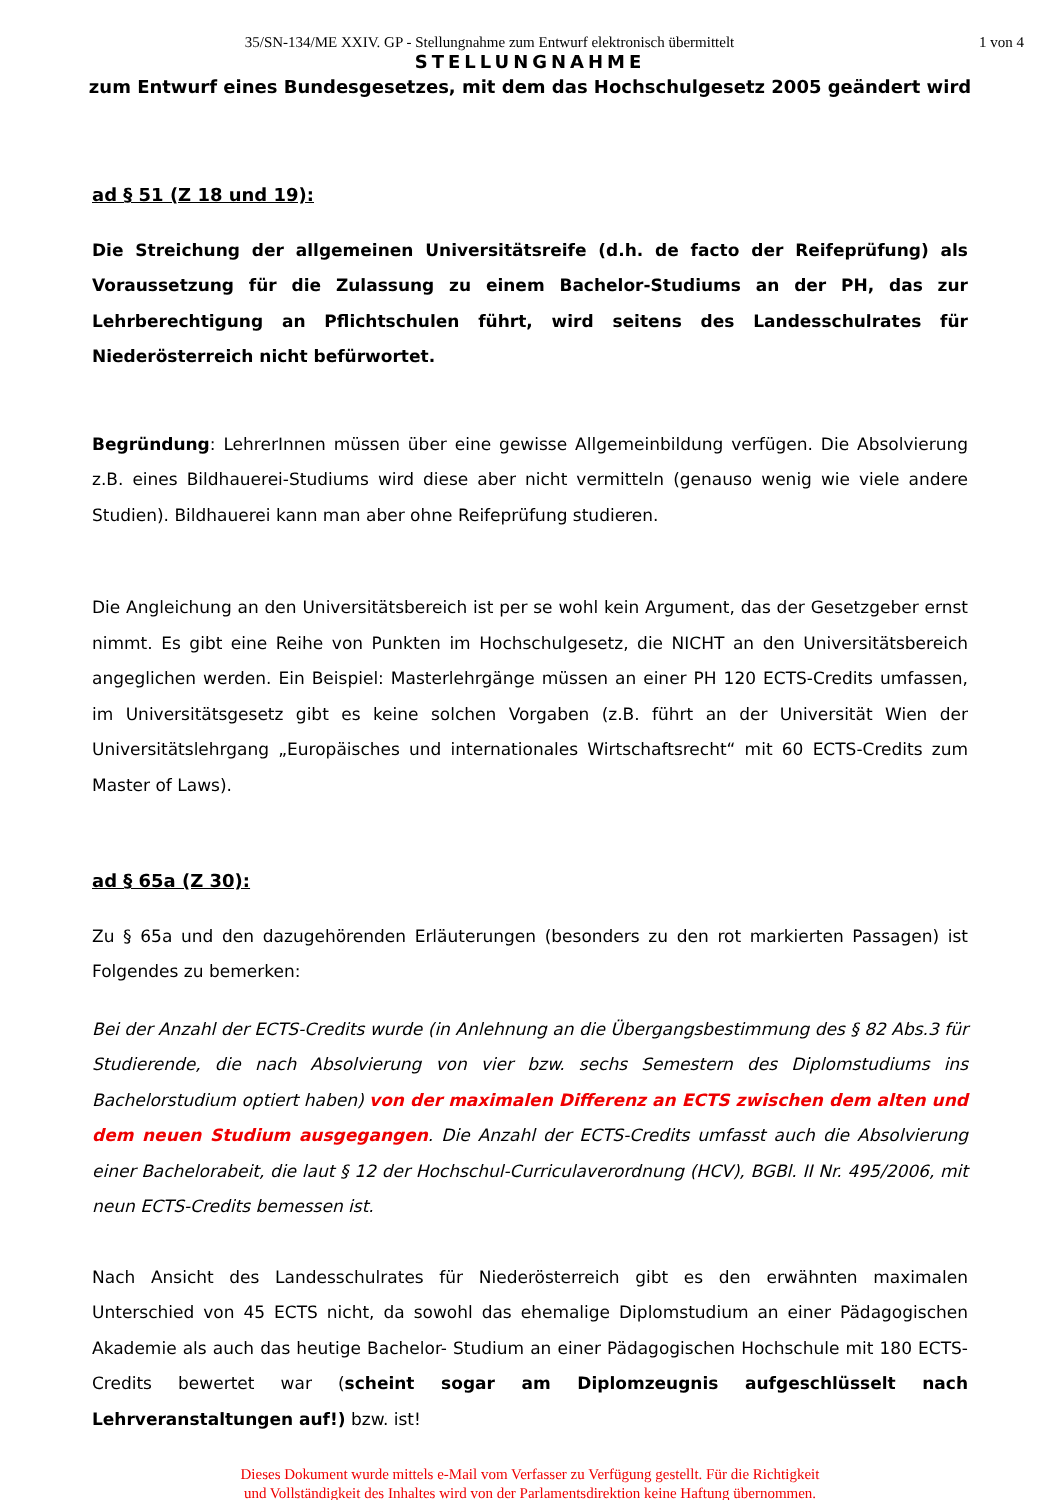35/SN-134/ME XXIV. GP - Stellungnahme zum Entwurf elektronisch übermittelt
1 von 4
STELLUNGNAHME
zum Entwurf eines Bundesgesetzes, mit dem das Hochschulgesetz 2005 geändert wird
ad § 51 (Z 18 und 19):
Die Streichung der allgemeinen Universitätsreife (d.h. de facto der Reifeprüfung) als Voraussetzung für die Zulassung zu einem Bachelor-Studiums an der PH, das zur Lehrberechtigung an Pflichtschulen führt, wird seitens des Landesschulrates für Niederösterreich nicht befürwortet.
Begründung: LehrerInnen müssen über eine gewisse Allgemeinbildung verfügen. Die Absolvierung z.B. eines Bildhauerei-Studiums wird diese aber nicht vermitteln (genauso wenig wie viele andere Studien). Bildhauerei kann man aber ohne Reifeprüfung studieren.
Die Angleichung an den Universitätsbereich ist per se wohl kein Argument, das der Gesetzgeber ernst nimmt. Es gibt eine Reihe von Punkten im Hochschulgesetz, die NICHT an den Universitätsbereich angeglichen werden. Ein Beispiel: Masterlehrgänge müssen an einer PH 120 ECTS-Credits umfassen, im Universitätsgesetz gibt es keine solchen Vorgaben (z.B. führt an der Universität Wien der Universitätslehrgang „Europäisches und internationales Wirtschaftsrecht“ mit 60 ECTS-Credits zum Master of Laws).
ad § 65a (Z 30):
Zu § 65a und den dazugehörenden Erläuterungen (besonders zu den rot markierten Passagen) ist Folgendes zu bemerken:
Bei der Anzahl der ECTS-Credits wurde (in Anlehnung an die Übergangsbestimmung des § 82 Abs.3 für Studierende, die nach Absolvierung von vier bzw. sechs Semestern des Diplomstudiums ins Bachelorstudium optiert haben) von der maximalen Differenz an ECTS zwischen dem alten und dem neuen Studium ausgegangen. Die Anzahl der ECTS-Credits umfasst auch die Absolvierung einer Bachelorabeit, die laut § 12 der Hochschul-Curriculaverordnung (HCV), BGBl. II Nr. 495/2006, mit neun ECTS-Credits bemessen ist.
Nach Ansicht des Landesschulrates für Niederösterreich gibt es den erwähnten maximalen Unterschied von 45 ECTS nicht, da sowohl das ehemalige Diplomstudium an einer Pädagogischen Akademie als auch das heutige Bachelor- Studium an einer Pädagogischen Hochschule mit 180 ECTS-Credits bewertet war (scheint sogar am Diplomzeugnis aufgeschlüsselt nach Lehrveranstaltungen auf!) bzw. ist!
Dieses Dokument wurde mittels e-Mail vom Verfasser zu Verfügung gestellt. Für die Richtigkeit
und Vollständigkeit des Inhaltes wird von der Parlamentsdirektion keine Haftung übernommen.